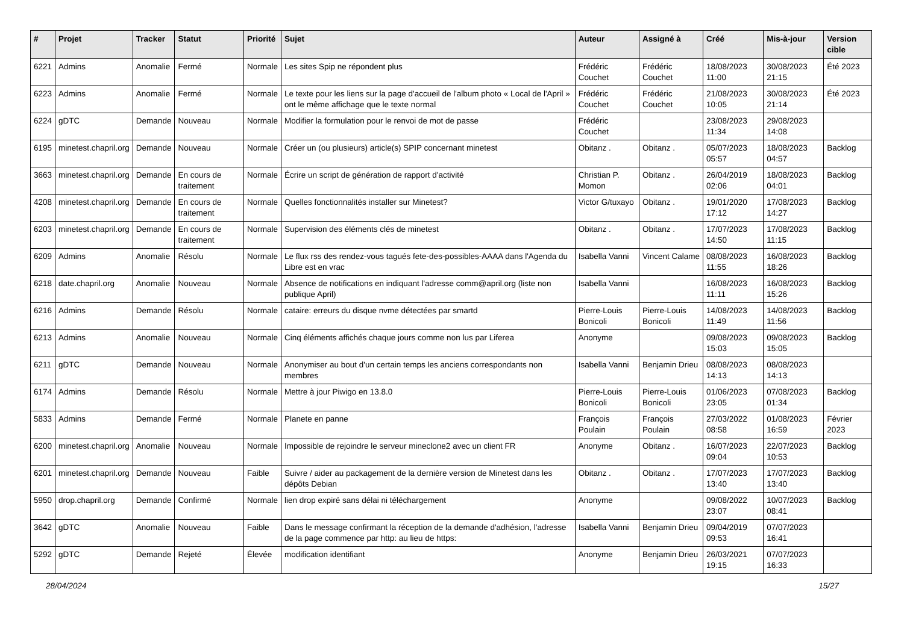| # | Projet | Tracker | Statut | Priorité | Sujet | Auteur | Assigné à | Créé | Mis-à-jour | Version cible |
| --- | --- | --- | --- | --- | --- | --- | --- | --- | --- | --- |
| 6221 | Admins | Anomalie | Fermé | Normale | Les sites Spip ne répondent plus | Frédéric Couchet | Frédéric Couchet | 18/08/2023 11:00 | 30/08/2023 21:15 | Été 2023 |
| 6223 | Admins | Anomalie | Fermé | Normale | Le texte pour les liens sur la page d'accueil de l'album photo « Local de l'April » ont le même affichage que le texte normal | Frédéric Couchet | Frédéric Couchet | 21/08/2023 10:05 | 30/08/2023 21:14 | Été 2023 |
| 6224 | gDTC | Demande | Nouveau | Normale | Modifier la formulation pour le renvoi de mot de passe | Frédéric Couchet | | 23/08/2023 11:34 | 29/08/2023 14:08 | |
| 6195 | minetest.chapril.org | Demande | Nouveau | Normale | Créer un (ou plusieurs) article(s) SPIP concernant minetest | Obitanz . | Obitanz . | 05/07/2023 05:57 | 18/08/2023 04:57 | Backlog |
| 3663 | minetest.chapril.org | Demande | En cours de traitement | Normale | Écrire un script de génération de rapport d'activité | Christian P. Momon | Obitanz . | 26/04/2019 02:06 | 18/08/2023 04:01 | Backlog |
| 4208 | minetest.chapril.org | Demande | En cours de traitement | Normale | Quelles fonctionnalités installer sur Minetest? | Victor G/tuxayo | Obitanz . | 19/01/2020 17:12 | 17/08/2023 14:27 | Backlog |
| 6203 | minetest.chapril.org | Demande | En cours de traitement | Normale | Supervision des éléments clés de minetest | Obitanz . | Obitanz . | 17/07/2023 14:50 | 17/08/2023 11:15 | Backlog |
| 6209 | Admins | Anomalie | Résolu | Normale | Le flux rss des rendez-vous tagués fete-des-possibles-AAAA dans l'Agenda du Libre est en vrac | Isabella Vanni | Vincent Calame | 08/08/2023 11:55 | 16/08/2023 18:26 | Backlog |
| 6218 | date.chapril.org | Anomalie | Nouveau | Normale | Absence de notifications en indiquant l'adresse comm@april.org (liste non publique April) | Isabella Vanni | | 16/08/2023 11:11 | 16/08/2023 15:26 | Backlog |
| 6216 | Admins | Demande | Résolu | Normale | cataire: erreurs du disque nvme détectées par smartd | Pierre-Louis Bonicoli | Pierre-Louis Bonicoli | 14/08/2023 11:49 | 14/08/2023 11:56 | Backlog |
| 6213 | Admins | Anomalie | Nouveau | Normale | Cinq éléments affichés chaque jours comme non lus par Liferea | Anonyme | | 09/08/2023 15:03 | 09/08/2023 15:05 | Backlog |
| 6211 | gDTC | Demande | Nouveau | Normale | Anonymiser au bout d'un certain temps les anciens correspondants non membres | Isabella Vanni | Benjamin Drieu | 08/08/2023 14:13 | 08/08/2023 14:13 | |
| 6174 | Admins | Demande | Résolu | Normale | Mettre à jour Piwigo en 13.8.0 | Pierre-Louis Bonicoli | Pierre-Louis Bonicoli | 01/06/2023 23:05 | 07/08/2023 01:34 | Backlog |
| 5833 | Admins | Demande | Fermé | Normale | Planete en panne | François Poulain | François Poulain | 27/03/2022 08:58 | 01/08/2023 16:59 | Février 2023 |
| 6200 | minetest.chapril.org | Anomalie | Nouveau | Normale | Impossible de rejoindre le serveur mineclone2 avec un client FR | Anonyme | Obitanz . | 16/07/2023 09:04 | 22/07/2023 10:53 | Backlog |
| 6201 | minetest.chapril.org | Demande | Nouveau | Faible | Suivre / aider au packagement de la dernière version de Minetest dans les dépôts Debian | Obitanz . | Obitanz . | 17/07/2023 13:40 | 17/07/2023 13:40 | Backlog |
| 5950 | drop.chapril.org | Demande | Confirmé | Normale | lien drop expiré sans délai ni téléchargement | Anonyme | | 09/08/2022 23:07 | 10/07/2023 08:41 | Backlog |
| 3642 | gDTC | Anomalie | Nouveau | Faible | Dans le message confirmant la réception de la demande d'adhésion, l'adresse de la page commence par http: au lieu de https: | Isabella Vanni | Benjamin Drieu | 09/04/2019 09:53 | 07/07/2023 16:41 | |
| 5292 | gDTC | Demande | Rejeté | Élevée | modification identifiant | Anonyme | Benjamin Drieu | 26/03/2021 19:15 | 07/07/2023 16:33 | |
28/04/2024 15/27